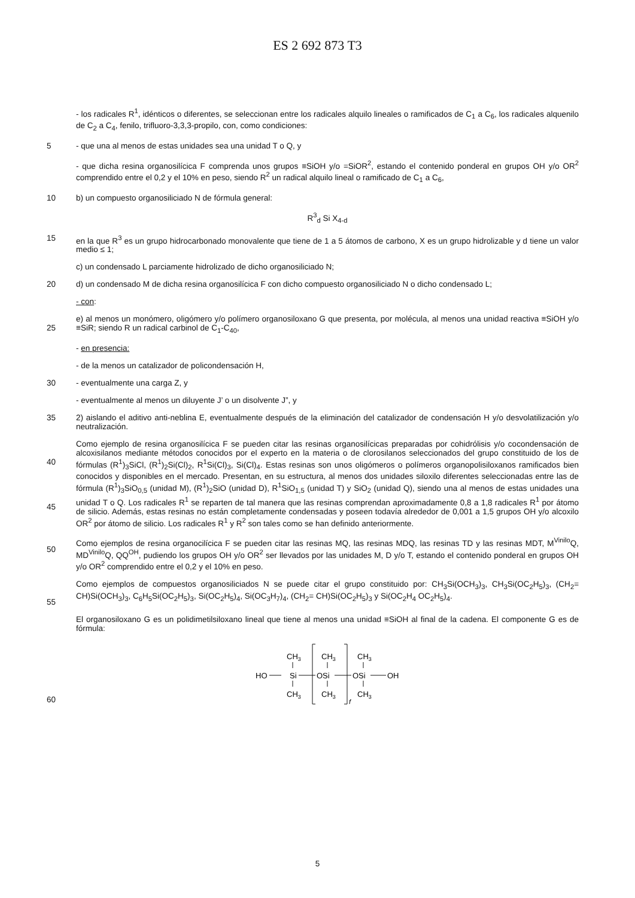ES 2 692 873 T3
- los radicales R<sup>1</sup>, idénticos o diferentes, se seleccionan entre los radicales alquilo lineales o ramificados de C<sub>1</sub> a C<sub>6</sub>, los radicales alquenilo de C<sub>2</sub> a C<sub>4</sub>, fenilo, trifluoro-3,3,3-propilo, con, como condiciones:
5 - que una al menos de estas unidades sea una unidad T o Q, y
- que dicha resina organosilícica F comprenda unos grupos ≡SiOH y/o =SiOR<sup>2</sup>, estando el contenido ponderal en grupos OH y/o OR<sup>2</sup> comprendido entre el 0,2 y el 10% en peso, siendo R<sup>2</sup> un radical alquilo lineal o ramificado de C<sub>1</sub> a C<sub>6</sub>,
10 b) un compuesto organosiliciado N de fórmula general:
R<sup>3</sup><sub>d</sub> Si X<sub>4-d</sub>
15 en la que R<sup>3</sup> es un grupo hidrocarbonado monovalente que tiene de 1 a 5 átomos de carbono, X es un grupo hidrolizable y d tiene un valor medio ≤ 1;
c) un condensado L parciamente hidrolizado de dicho organosiliciado N;
20 d) un condensado M de dicha resina organosilícica F con dicho compuesto organosiliciado N o dicho condensado L;
- con:
25 e) al menos un monómero, oligómero y/o polímero organosiloxano G que presenta, por molécula, al menos una unidad reactiva ≡SiOH y/o ≡SiR; siendo R un radical carbinol de C<sub>1</sub>-C<sub>40</sub>,
- en presencia:
- de la menos un catalizador de policondensación H,
30 - eventualmente una carga Z, y
- eventualmente al menos un diluyente J’ o un disolvente J”, y
35 2) aislando el aditivo anti-neblina E, eventualmente después de la eliminación del catalizador de condensación H y/o desvolatilización y/o neutralización.
40
45
Como ejemplo de resina organosilícica F se pueden citar las resinas organosilícicas preparadas por cohidrólisis y/o cocondensación de alcoxisilanos mediante métodos conocidos por el experto en la materia o de clorosilanos seleccionados del grupo constituido de los de fórmulas (R<sup>1</sup>)<sub>3</sub>SiCl, (R<sup>1</sup>)<sub>2</sub>Si(Cl)<sub>2</sub>, R<sup>1</sup>Si(Cl)<sub>3</sub>, Si(Cl)<sub>4</sub>. Estas resinas son unos oligómeros o polímeros organopolisiloxanos ramificados bien conocidos y disponibles en el mercado. Presentan, en su estructura, al menos dos unidades siloxilo diferentes seleccionadas entre las de fórmula (R<sup>1</sup>)<sub>3</sub>SiO<sub>0,5</sub> (unidad M), (R<sup>1</sup>)<sub>2</sub>SiO (unidad D), R<sup>1</sup>SiO<sub>1,5</sub> (unidad T) y SiO<sub>2</sub> (unidad Q), siendo una al menos de estas unidades una unidad T o Q. Los radicales R<sup>1</sup> se reparten de tal manera que las resinas comprendan aproximadamente 0,8 a 1,8 radicales R<sup>1</sup> por átomo de silicio. Además, estas resinas no están completamente condensadas y poseen todavía alrededor de 0,001 a 1,5 grupos OH y/o alcoxilo OR<sup>2</sup> por átomo de silicio. Los radicales R<sup>1</sup> y R<sup>2</sup> son tales como se han definido anteriormente.
50 Como ejemplos de resina organocilícica F se pueden citar las resinas MQ, las resinas MDQ, las resinas TD y las resinas MDT, M<sup>Vinilo</sup>Q, MD<sup>Vinilo</sup>Q, QQ<sup>OH</sup>, pudiendo los grupos OH y/o OR<sup>2</sup> ser llevados por las unidades M, D y/o T, estando el contenido ponderal en grupos OH y/o OR<sup>2</sup> comprendido entre el 0,2 y el 10% en peso.
55 Como ejemplos de compuestos organosiliciados N se puede citar el grupo constituido por: CH<sub>3</sub>Si(OCH<sub>3</sub>)<sub>3</sub>, CH<sub>3</sub>Si(OC<sub>2</sub>H<sub>5</sub>)<sub>3</sub>, (CH<sub>2</sub>= CH)Si(OCH<sub>3</sub>)<sub>3</sub>, C<sub>6</sub>H<sub>5</sub>Si(OC<sub>2</sub>H<sub>5</sub>)<sub>3</sub>, Si(OC<sub>2</sub>H<sub>5</sub>)<sub>4</sub>, Si(OC<sub>3</sub>H<sub>7</sub>)<sub>4</sub>, (CH<sub>2</sub>= CH)Si(OC<sub>2</sub>H<sub>5</sub>)<sub>3</sub> y Si(OC<sub>2</sub>H<sub>4</sub> OC<sub>2</sub>H<sub>5</sub>)<sub>4</sub>.
El organosiloxano G es un polidimetilsiloxano lineal que tiene al menos una unidad ≡SiOH al final de la cadena. El componente G es de fórmula:
60
CH3
CH3
CH3
HO
Si
OSi
OSi
OH
CH3
CH3
CH3
f
5